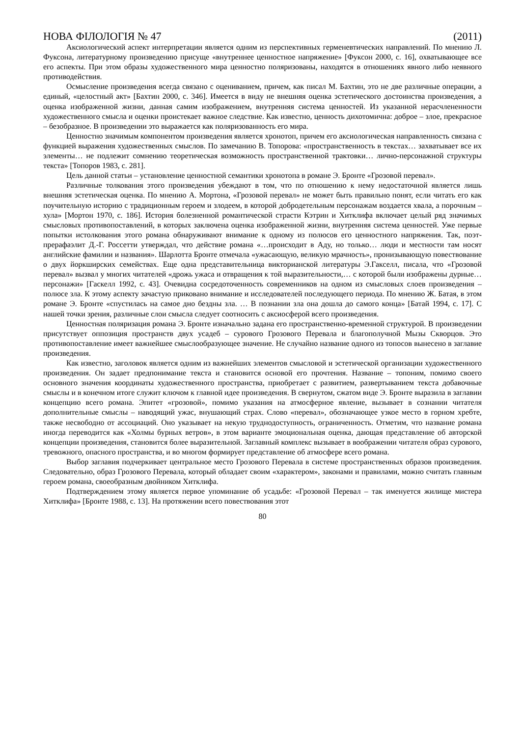НОВА ФІЛОЛОГІЯ № 47 (2011)
Аксиологический аспект интерпретации является одним из перспективных герменевтических направлений. По мнению Л. Фуксона, литературному произведению присуще «внутреннее ценностное напряжение» [Фуксон 2000, с. 16], охватывающее все его аспекты. При этом образы художественного мира ценностно поляризованы, находятся в отношениях явного либо неявного противодействия.
Осмысление произведения всегда связано с оцениванием, причем, как писал М. Бахтин, это не две различные операции, а единый, «целостный акт» [Бахтин 2000, с. 346]. Имеется в виду не внешняя оценка эстетического достоинства произведения, а оценка изображенной жизни, данная самим изображением, внутренняя система ценностей. Из указанной нерасчлененности художественного смысла и оценки проистекает важное следствие. Как известно, ценность дихотомична: доброе – злое, прекрасное – безобразное. В произведении это выражается как поляризованность его мира.
Ценностно значимым компонентом произведения является хронотоп, причем его аксиологическая направленность связана с функцией выражения художественных смыслов. По замечанию В. Топорова: «пространственность в текстах… захватывает все их элементы… не подлежит сомнению теоретическая возможность пространственной трактовки… лично-персонажной структуры текста» [Топоров 1983, с. 281].
Цель данной статьи – установление ценностной семантики хронотопа в романе Э. Бронте «Грозовой перевал».
Различные толкования этого произведения убеждают в том, что по отношению к нему недостаточной является лишь внешняя эстетическая оценка. По мнению А. Мортона, «Грозовой перевал» не может быть правильно понят, если читать его как поучительную историю с традиционным героем и злодеем, в которой добродетельным персонажам воздается хвала, а порочным – хула» [Мортон 1970, с. 186]. История болезненной романтической страсти Кэтрин и Хитклифа включает целый ряд значимых смысловых противопоставлений, в которых заключена оценка изображенной жизни, внутренняя система ценностей. Уже первые попытки истолкования этого романа обнаруживают внимание к одному из полюсов его ценностного напряжения. Так, поэт-прерафаэлит Д.-Г. Россетти утверждал, что действие романа «…происходит в Аду, но только… люди и местности там носят английские фамилии и названия». Шарлотта Бронте отмечала «ужасающую, великую мрачность», пронизывающую повествование о двух йоркширских семействах. Еще одна представительница викторианской литературы Э.Гакселл, писала, что «Грозовой перевал» вызвал у многих читателей «дрожь ужаса и отвращения к той выразительности,… с которой были изображены дурные… персонажи» [Гаскелл 1992, с. 43]. Очевидна сосредоточенность современников на одном из смысловых слоев произведения – полюсе зла. К этому аспекту зачастую приковано внимание и исследователей последующего периода. По мнению Ж. Батая, в этом романе Э. Бронте «спустилась на самое дно бездны зла. … В познании зла она дошла до самого конца» [Батай 1994, с. 17]. С нашей точки зрения, различные слои смысла следует соотносить с аксиосферой всего произведения.
Ценностная поляризация романа Э. Бронте изначально задана его пространственно-временной структурой. В произведении присутствует оппозиция пространств двух усадеб – сурового Грозового Перевала и благополучной Мызы Скворцов. Это противопоставление имеет важнейшее смыслообразующее значение. Не случайно название одного из топосов вынесено в заглавие произведения.
Как известно, заголовок является одним из важнейших элементов смысловой и эстетической организации художественного произведения. Он задает предпонимание текста и становится основой его прочтения. Название – топоним, помимо своего основного значения координаты художественного пространства, приобретает с развитием, развертыванием текста добавочные смыслы и в конечном итоге служит ключом к главной идее произведения. В свернутом, сжатом виде Э. Бронте выразила в заглавии концепцию всего романа. Эпитет «грозовой», помимо указания на атмосферное явление, вызывает в сознании читателя дополнительные смыслы – наводящий ужас, внушающий страх. Слово «перевал», обозначающее узкое место в горном хребте, также несвободно от ассоциаций. Оно указывает на некую труднодоступность, ограниченность. Отметим, что название романа иногда переводится как «Холмы бурных ветров», в этом варианте эмоциональная оценка, дающая представление об авторской концепции произведения, становится более выразительной. Заглавный комплекс вызывает в воображении читателя образ сурового, тревожного, опасного пространства, и во многом формирует представление об атмосфере всего романа.
Выбор заглавия подчеркивает центральное место Грозового Перевала в системе пространственных образов произведения. Следовательно, образ Грозового Перевала, который обладает своим «характером», законами и правилами, можно считать главным героем романа, своеобразным двойником Хитклифа.
Подтверждением этому является первое упоминание об усадьбе: «Грозовой Перевал – так именуется жилище мистера Хитклифа» [Бронте 1988, с. 13]. На протяжении всего повествования этот
80